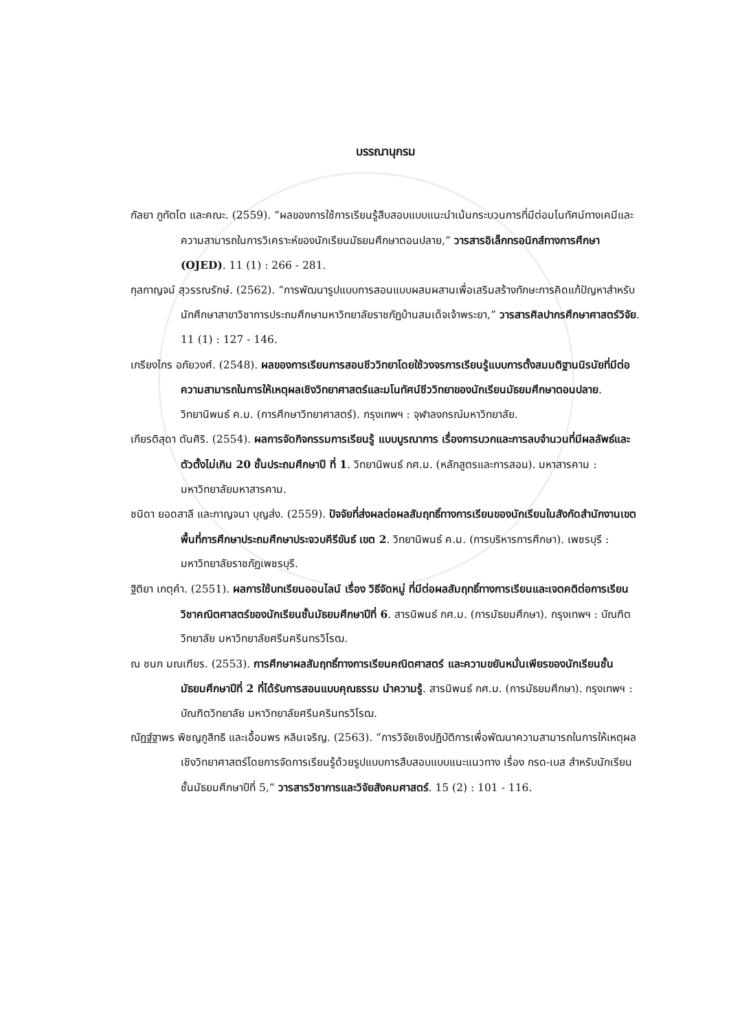บรรณานุกรม
กัลยา ภูทัตโต และคณะ. (2559). “ผลของการใช้การเรียนรู้สืบสอบแบบแนะนำเน้นกระบวนการที่มีต่อมโนทัศน์ทางเคมีและความสามารถในการวิเคราะห์ของนักเรียนมัธยมศึกษาตอนปลาย,” วารสารอิเล็กทรอนิกส์ทางการศึกษา (OJED). 11 (1) : 266 - 281.
กุลกาญจน์ สุวรรณรักษ์. (2562). “การพัฒนารูปแบบการสอนแบบผสมผสานเพื่อเสริมสร้างทักษะการคิดแก้ปัญหาสำหรับนักศึกษาสาขาวิชาการประถมศึกษามหาวิทยาลัยราชภัฏบ้านสมเด็จเจ้าพระยา,” วารสารศิลปากรศึกษาศาสตร์วิจัย. 11 (1) : 127 - 146.
เกรียงไกร อภัยวงศ์. (2548). ผลของการเรียนการสอนชีววิทยาโดยใช้วงจรการเรียนรู้แบบการตั้งสมมติฐานนิรนัยที่มีต่อความสามารถในการให้เหตุผลเชิงวิทยาศาสตร์และมโนทัศน์ชีววิทยาของนักเรียนมัธยมศึกษาตอนปลาย. วิทยานิพนธ์ ค.ม. (การศึกษาวิทยาศาสตร์). กรุงเทพฯ : จุฬาลงกรณ์มหาวิทยาลัย.
เกียรติสุดา ตันศิริ. (2554). ผลการจัดกิจกรรมการเรียนรู้ แบบบูรณาการ เรื่องการบวกและการลบจำนวนที่มีผลลัพธ์และตัวตั้งไม่เกิน 20 ชั้นประถมศึกษาปี ที่ 1. วิทยานิพนธ์ กศ.ม. (หลักสูตรและการสอน). มหาสารคาม : มหาวิทยาลัยมหาสารคาม.
ชนิดา ยอดสาลี และกาญจนา บุญส่ง. (2559). ปัจจัยที่ส่งผลต่อผลสัมฤทธิ์ทางการเรียนของนักเรียนในสังกัดสำนักงานเขตพื้นที่การศึกษาประถมศึกษาประจวบคีรีขันธ์ เขต 2. วิทยานิพนธ์ ค.ม. (การบริหารการศึกษา). เพชรบุรี : มหาวิทยาลัยราชภัฏเพชรบุรี.
ฐิติยา เกตุคำ. (2551). ผลการใช้บทเรียนออนไลน์ เรื่อง วิธีจัดหมู่ ที่มีต่อผลสัมฤทธิ์ทางการเรียนและเจตคติต่อการเรียนวิชาคณิตศาสตร์ของนักเรียนชั้นมัธยมศึกษาปีที่ 6. สารนิพนธ์ กศ.ม. (การมัธยมศึกษา). กรุงเทพฯ : บัณฑิตวิทยาลัย มหาวิทยาลัยศรีนครินทรวิโรฒ.
ณ ชนก มณเฑียร. (2553). การศึกษาผลสัมฤทธิ์ทางการเรียนคณิตศาสตร์ และความขยันหมั่นเพียรของนักเรียนชั้นมัธยมศึกษาปีที่ 2 ที่ได้รับการสอนแบบคุณธรรม นำความรู้. สารนิพนธ์ กศ.ม. (การมัธยมศึกษา). กรุงเทพฯ : บัณฑิตวิทยาลัย มหาวิทยาลัยศรีนครินทรวิโรฒ.
ณัฏฐ์ฐาพร พิชญภูสิทธิ และเอื้อมพร หลินเจริญ. (2563). “การวิจัยเชิงปฏิบัติการเพื่อพัฒนาความสามารถในการให้เหตุผลเชิงวิทยาศาสตร์โดยการจัดการเรียนรู้ด้วยรูปแบบการสืบสอบแบบแนะแนวทาง เรื่อง กรด-เบส สำหรับนักเรียนชั้นมัธยมศึกษาปีที่ 5,” วารสารวิชาการและวิจัยสังคมศาสตร์. 15 (2) : 101 - 116.